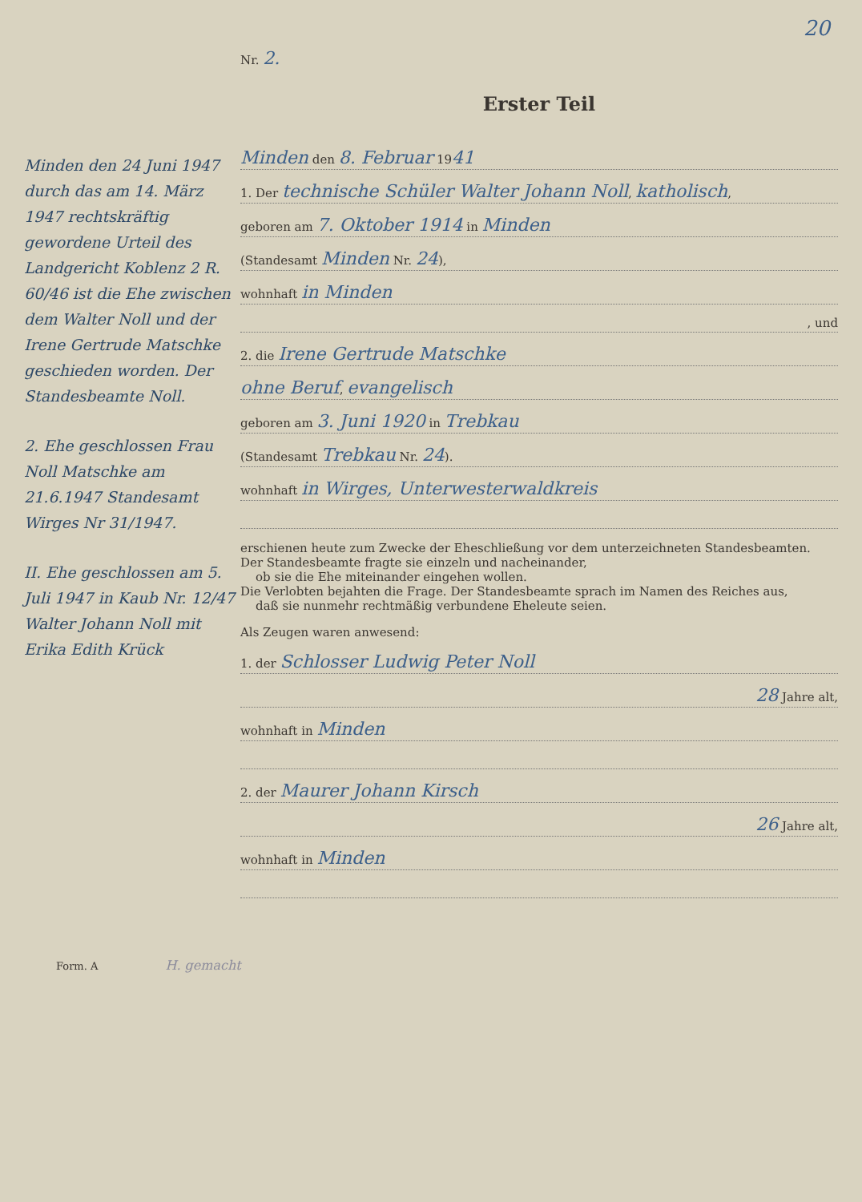20
Minden den 24 Juni 1947 durch das am 14. März 1947 rechtskräftig gewordene Urteil des Landgericht Koblenz 2 R. 60/46 ist die Ehe zwischen dem Walter Noll und der Irene Gertrude Matschke geschieden worden. Der Standesbeamte Noll.
2. Ehe geschlossen Frau Noll Matschke am 21.6.1947 Standesamt Wirges Nr 31/1947.
II. Ehe geschlossen am 5. Juli 1947 in Kaub Nr. 12/47 Walter Johann Noll mit Erika Edith Krück
Nr. 2.
Erster Teil
Minden den 8. Februar 1941
1. Der technische Schüler Walter Johann Noll, katholisch,
geboren am 7. Oktober 1914 in Minden
(Standesamt Minden Nr. 24),
wohnhaft in Minden
, und
2. die Irene Gertrude Matschke
ohne Beruf, evangelisch
geboren am 3. Juni 1920 in Trebkau
(Standesamt Trebkau Nr. 24).
wohnhaft in Wirges, Unterwesterwaldkreis
erschienen heute zum Zwecke der Eheschließung vor dem unterzeichneten Standesbeamten.
Der Standesbeamte fragte sie einzeln und nacheinander,
ob sie die Ehe miteinander eingehen wollen.
Die Verlobten bejahten die Frage. Der Standesbeamte sprach im Namen des Reiches aus,
daß sie nunmehr rechtmäßig verbundene Eheleute seien.
Als Zeugen waren anwesend:
1. der Schlosser Ludwig Peter Noll
28 Jahre alt,
wohnhaft in Minden
2. der Maurer Johann Kirsch
26 Jahre alt,
wohnhaft in Minden
Form. A H. gemacht